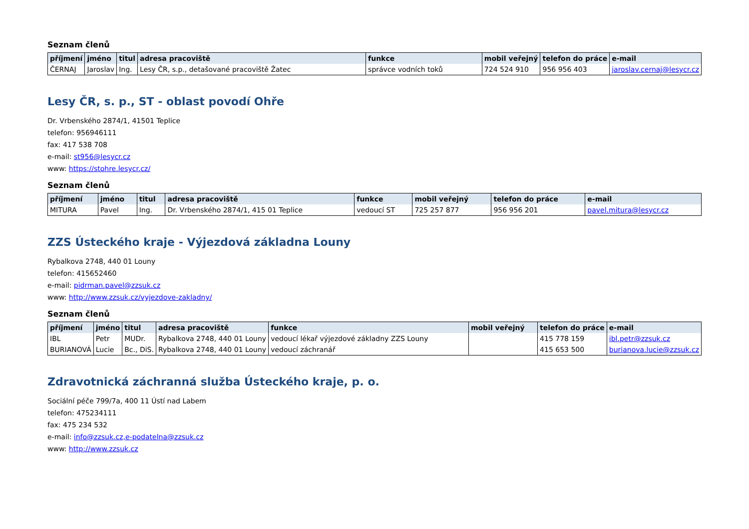Seznam členů
| příjmení | jméno | titul | adresa pracoviště | funkce | mobil veřejný | telefon do práce | e-mail |
| --- | --- | --- | --- | --- | --- | --- | --- |
| ČERNAJ | Jaroslav | Ing. | Lesy ČR, s.p., detašované pracoviště Žatec | správce vodních toků | 724 524 910 | 956 956 403 | jaroslav.cernaj@lesycr.cz |
Lesy ČR, s. p., ST - oblast povodí Ohře
Dr. Vrbenského 2874/1, 41501 Teplice
telefon: 956946111
fax: 417 538 708
e-mail: st956@lesycr.cz
www: https://stohre.lesycr.cz/
Seznam členů
| příjmení | jméno | titul | adresa pracoviště | funkce | mobil veřejný | telefon do práce | e-mail |
| --- | --- | --- | --- | --- | --- | --- | --- |
| MITURA | Pavel | Ing. | Dr. Vrbenského 2874/1, 415 01 Teplice | vedoucí ST | 725 257 877 | 956 956 201 | pavel.mitura@lesycr.cz |
ZZS Ústeckého kraje - Výjezdová základna Louny
Rybalkova 2748, 440 01 Louny
telefon: 415652460
e-mail: pidrman.pavel@zzsuk.cz
www: http://www.zzsuk.cz/vyjezdove-zakladny/
Seznam členů
| příjmení | jméno | titul | adresa pracoviště | funkce | mobil veřejný | telefon do práce | e-mail |
| --- | --- | --- | --- | --- | --- | --- | --- |
| IBL | Petr | MUDr. | Rybalkova 2748, 440 01 Louny | vedoucí lékař výjezdové základny ZZS Louny | | 415 778 159 | ibl.petr@zzsuk.cz |
| BURIANOVÁ | Lucie | Bc., DiS. | Rybalkova 2748, 440 01 Louny | vedoucí záchranář | | 415 653 500 | burianova.lucie@zzsuk.cz |
Zdravotnická záchranná služba Ústeckého kraje, p. o.
Sociální péče 799/7a, 400 11 Ústí nad Labem
telefon: 475234111
fax: 475 234 532
e-mail: info@zzsuk.cz,e-podatelna@zzsuk.cz
www: http://www.zzsuk.cz